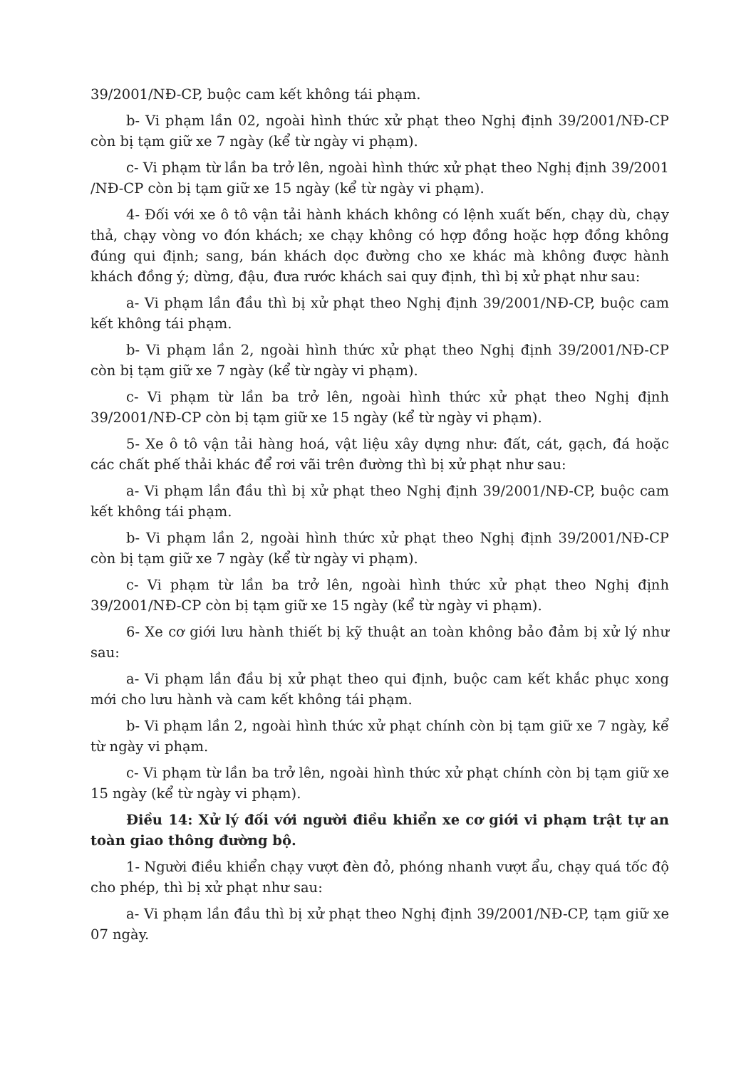39/2001/NĐ-CP, buộc cam kết không tái phạm.
b- Vi phạm lần 02, ngoài hình thức xử phạt theo Nghị định 39/2001/NĐ-CP còn bị tạm giữ xe 7 ngày (kể từ ngày vi phạm).
c- Vi phạm từ lần ba trở lên, ngoài hình thức xử phạt theo Nghị định 39/2001 /NĐ-CP còn bị tạm giữ xe 15 ngày (kể từ ngày vi phạm).
4- Đối với xe ô tô vận tải hành khách không có lệnh xuất bến, chạy dù, chạy thả, chạy vòng vo đón khách; xe chạy không có hợp đồng hoặc hợp đồng không đúng qui định; sang, bán khách dọc đường cho xe khác mà không được hành khách đồng ý; dừng, đậu, đưa rước khách sai quy định, thì bị xử phạt như sau:
a- Vi phạm lần đầu thì bị xử phạt theo Nghị định 39/2001/NĐ-CP, buộc cam kết không tái phạm.
b- Vi phạm lần 2, ngoài hình thức xử phạt theo Nghị định 39/2001/NĐ-CP còn bị tạm giữ xe 7 ngày (kể từ ngày vi phạm).
c- Vi phạm từ lần ba trở lên, ngoài hình thức xử phạt theo Nghị định 39/2001/NĐ-CP còn bị tạm giữ xe 15 ngày (kể từ ngày vi phạm).
5- Xe ô tô vận tải hàng hoá, vật liệu xây dựng như: đất, cát, gạch, đá hoặc các chất phế thải khác để rơi vãi trên đường thì bị xử phạt như sau:
a- Vi phạm lần đầu thì bị xử phạt theo Nghị định 39/2001/NĐ-CP, buộc cam kết không tái phạm.
b- Vi phạm lần 2, ngoài hình thức xử phạt theo Nghị định 39/2001/NĐ-CP còn bị tạm giữ xe 7 ngày (kể từ ngày vi phạm).
c- Vi phạm từ lần ba trở lên, ngoài hình thức xử phạt theo Nghị định 39/2001/NĐ-CP còn bị tạm giữ xe 15 ngày (kể từ ngày vi phạm).
6- Xe cơ giới lưu hành thiết bị kỹ thuật an toàn không bảo đảm bị xử lý như sau:
a- Vi phạm lần đầu bị xử phạt theo qui định, buộc cam kết khắc phục xong mới cho lưu hành và cam kết không tái phạm.
b- Vi phạm lần 2, ngoài hình thức xử phạt chính còn bị tạm giữ xe 7 ngày, kể từ ngày vi phạm.
c- Vi phạm từ lần ba trở lên, ngoài hình thức xử phạt chính còn bị tạm giữ xe 15 ngày (kể từ ngày vi phạm).
Điều 14: Xử lý đối với người điều khiển xe cơ giới vi phạm trật tự an toàn giao thông đường bộ.
1- Người điều khiển chạy vượt đèn đỏ, phóng nhanh vượt ẩu, chạy quá tốc độ cho phép, thì bị xử phạt như sau:
a- Vi phạm lần đầu thì bị xử phạt theo Nghị định 39/2001/NĐ-CP, tạm giữ xe 07 ngày.